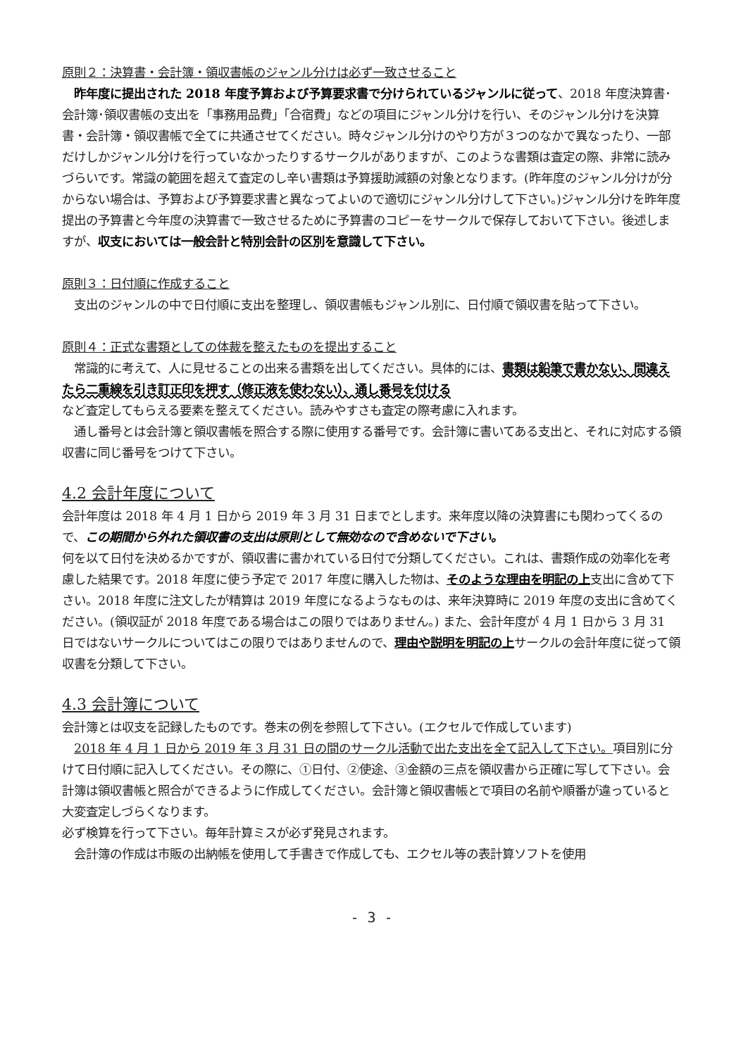原則２：決算書・会計簿・領収書帳のジャンル分けは必ず一致させること
　昨年度に提出された 2018 年度予算および予算要求書で分けられているジャンルに従って、2018 年度決算書･会計簿･領収書帳の支出を「事務用品費」「合宿費」などの項目にジャンル分けを行い、そのジャンル分けを決算書・会計簿・領収書帳で全てに共通させてください。時々ジャンル分けのやり方が３つのなかで異なったり、一部だけしかジャンル分けを行っていなかったりするサークルがありますが、このような書類は査定の際、非常に読みづらいです。常識の範囲を超えて査定のし辛い書類は予算援助減額の対象となります。(昨年度のジャンル分けが分からない場合は、予算および予算要求書と異なってよいので適切にジャンル分けして下さい。)ジャンル分けを昨年度提出の予算書と今年度の決算書で一致させるために予算書のコピーをサークルで保存しておいて下さい。後述しますが、収支においては一般会計と特別会計の区別を意識して下さい。
原則３：日付順に作成すること
　支出のジャンルの中で日付順に支出を整理し、領収書帳もジャンル別に、日付順で領収書を貼って下さい。
原則４：正式な書類としての体裁を整えたものを提出すること
　常識的に考えて、人に見せることの出来る書類を出してください。具体的には、書類は鉛筆で書かない、間違えたら二重線を引き訂正印を押す（修正液を使わない）、通し番号を付ける
など査定してもらえる要素を整えてください。読みやすさも査定の際考慮に入れます。
　通し番号とは会計簿と領収書帳を照合する際に使用する番号です。会計簿に書いてある支出と、それに対応する領収書に同じ番号をつけて下さい。
4.2 会計年度について
会計年度は 2018 年 4 月 1 日から 2019 年 3 月 31 日までとします。来年度以降の決算書にも関わってくるので、この期間から外れた領収書の支出は原則として無効なので含めないで下さい。
何を以て日付を決めるかですが、領収書に書かれている日付で分類してください。これは、書類作成の効率化を考慮した結果です。2018 年度に使う予定で 2017 年度に購入した物は、そのような理由を明記の上支出に含めて下さい。2018 年度に注文したが精算は 2019 年度になるようなものは、来年決算時に 2019 年度の支出に含めてください。(領収証が 2018 年度である場合はこの限りではありません。) また、会計年度が 4 月 1 日から 3 月 31 日ではないサークルについてはこの限りではありませんので、理由や説明を明記の上サークルの会計年度に従って領収書を分類して下さい。
4.3 会計簿について
会計簿とは収支を記録したものです。巻末の例を参照して下さい。(エクセルで作成しています)
　2018 年 4 月 1 日から 2019 年 3 月 31 日の間のサークル活動で出た支出を全て記入して下さい。項目別に分けて日付順に記入してください。その際に、①日付、②使途、③金額の三点を領収書から正確に写して下さい。会計簿は領収書帳と照合ができるように作成してください。会計簿と領収書帳とで項目の名前や順番が違っていると大変査定しづらくなります。
必ず検算を行って下さい。毎年計算ミスが必ず発見されます。
　会計簿の作成は市販の出納帳を使用して手書きで作成しても、エクセル等の表計算ソフトを使用
- 3 -